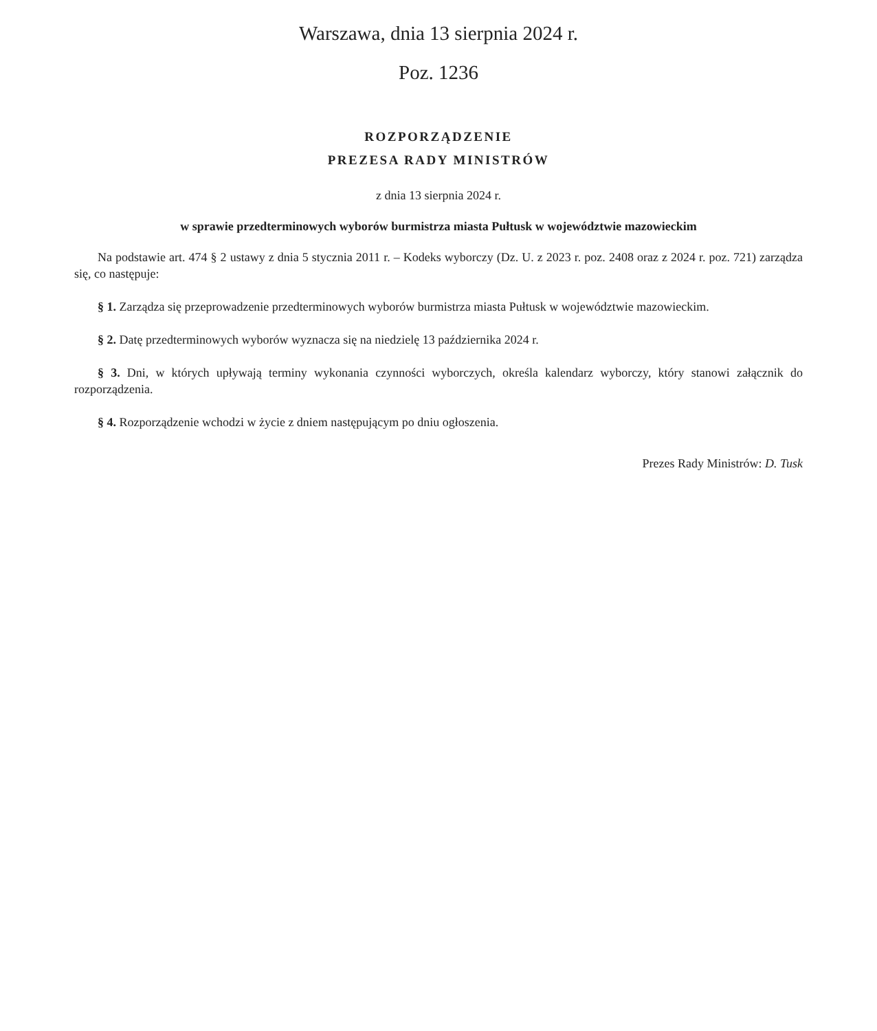Warszawa, dnia 13 sierpnia 2024 r.
Poz. 1236
ROZPORZĄDZENIE
PREZESA RADY MINISTRÓW
z dnia 13 sierpnia 2024 r.
w sprawie przedterminowych wyborów burmistrza miasta Pułtusk w województwie mazowieckim
Na podstawie art. 474 § 2 ustawy z dnia 5 stycznia 2011 r. – Kodeks wyborczy (Dz. U. z 2023 r. poz. 2408 oraz z 2024 r. poz. 721) zarządza się, co następuje:
§ 1. Zarządza się przeprowadzenie przedterminowych wyborów burmistrza miasta Pułtusk w województwie mazowiec­kim.
§ 2. Datę przedterminowych wyborów wyznacza się na niedzielę 13 października 2024 r.
§ 3. Dni, w których upływają terminy wykonania czynności wyborczych, określa kalendarz wyborczy, który stanowi załącznik do rozporządzenia.
§ 4. Rozporządzenie wchodzi w życie z dniem następującym po dniu ogłoszenia.
Prezes Rady Ministrów: D. Tusk